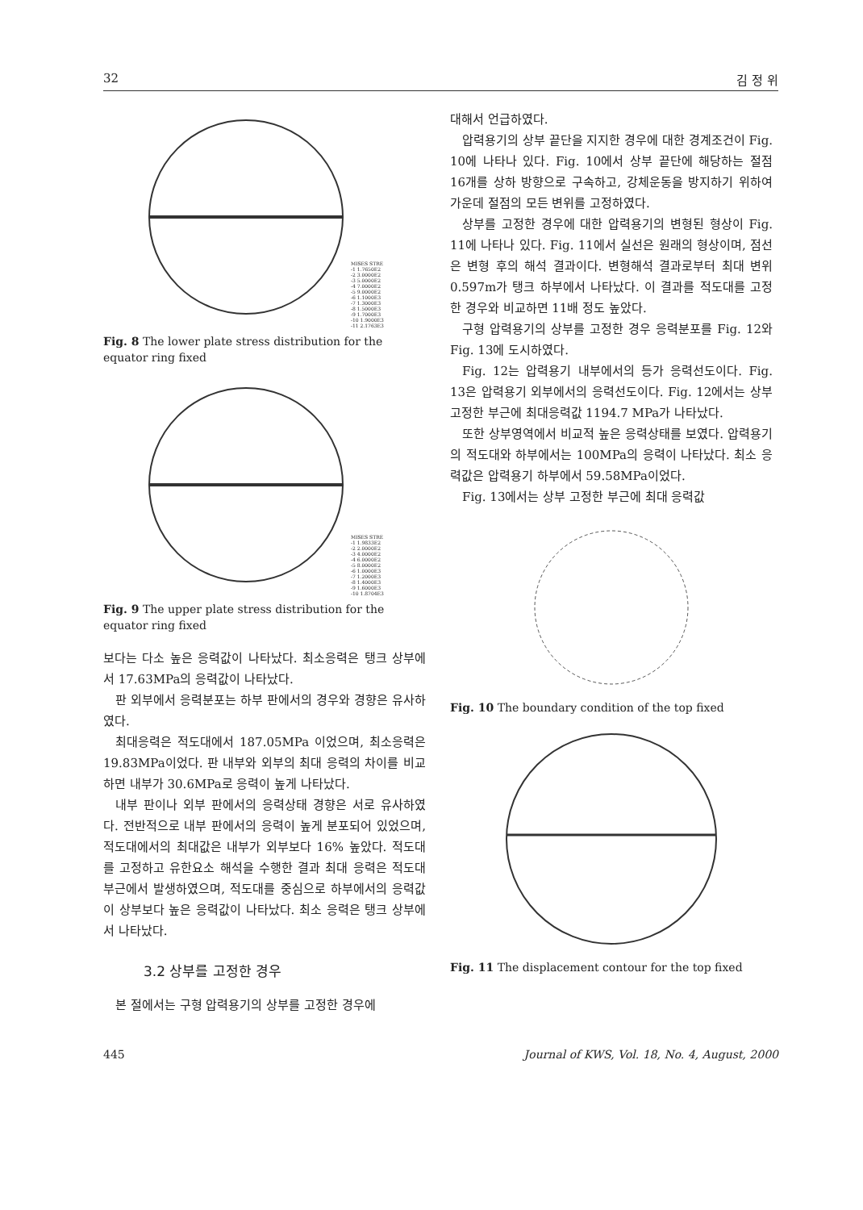32 김 정 위
MISES STRE
-1 1.7650E2
-2 3.0000E2
-3 5.0000E2
-4 7.0000E2
-5 9.0000E2
-6 1.1000E3
-7 1.3000E3
-8 1.5000E3
-9 1.7000E3
-10 1.9000E3
-11 2.1763E3
Fig. 8 The lower plate stress distribution for the equator ring fixed
MISES STRE
-1 1.9833E2
-2 2.0000E2
-3 4.0000E2
-4 6.0000E2
-5 8.0000E2
-6 1.0000E3
-7 1.2000E3
-8 1.4000E3
-9 1.6000E3
-10 1.8704E3
Fig. 9 The upper plate stress distribution for the equator ring fixed
보다는 다소 높은 응력값이 나타났다. 최소응력은 탱크 상부에서 17.63MPa의 응력값이 나타났다.
판 외부에서 응력분포는 하부 판에서의 경우와 경향은 유사하였다.
최대응력은 적도대에서 187.05MPa 이었으며, 최소응력은 19.83MPa이었다. 판 내부와 외부의 최대 응력의 차이를 비교하면 내부가 30.6MPa로 응력이 높게 나타났다.
내부 판이나 외부 판에서의 응력상태 경향은 서로 유사하였다. 전반적으로 내부 판에서의 응력이 높게 분포되어 있었으며, 적도대에서의 최대값은 내부가 외부보다 16% 높았다. 적도대를 고정하고 유한요소 해석을 수행한 결과 최대 응력은 적도대 부근에서 발생하였으며, 적도대를 중심으로 하부에서의 응력값이 상부보다 높은 응력값이 나타났다. 최소 응력은 탱크 상부에서 나타났다.
3.2 상부를 고정한 경우
본 절에서는 구형 압력용기의 상부를 고정한 경우에
대해서 언급하였다.
압력용기의 상부 끝단을 지지한 경우에 대한 경계조건이 Fig. 10에 나타나 있다. Fig. 10에서 상부 끝단에 해당하는 절점 16개를 상하 방향으로 구속하고, 강체운동을 방지하기 위하여 가운데 절점의 모든 변위를 고정하였다.
상부를 고정한 경우에 대한 압력용기의 변형된 형상이 Fig. 11에 나타나 있다. Fig. 11에서 실선은 원래의 형상이며, 점선은 변형 후의 해석 결과이다. 변형해석 결과로부터 최대 변위 0.597m가 탱크 하부에서 나타났다. 이 결과를 적도대를 고정한 경우와 비교하면 11배 정도 높았다.
구형 압력용기의 상부를 고정한 경우 응력분포를 Fig. 12와 Fig. 13에 도시하였다.
Fig. 12는 압력용기 내부에서의 등가 응력선도이다. Fig. 13은 압력용기 외부에서의 응력선도이다. Fig. 12에서는 상부 고정한 부근에 최대응력값 1194.7 MPa가 나타났다.
또한 상부영역에서 비교적 높은 응력상태를 보였다. 압력용기의 적도대와 하부에서는 100MPa의 응력이 나타났다. 최소 응력값은 압력용기 하부에서 59.58MPa이었다.
Fig. 13에서는 상부 고정한 부근에 최대 응력값
Fig. 10 The boundary condition of the top fixed
Fig. 11 The displacement contour for the top fixed
445 Journal of KWS, Vol. 18, No. 4, August, 2000